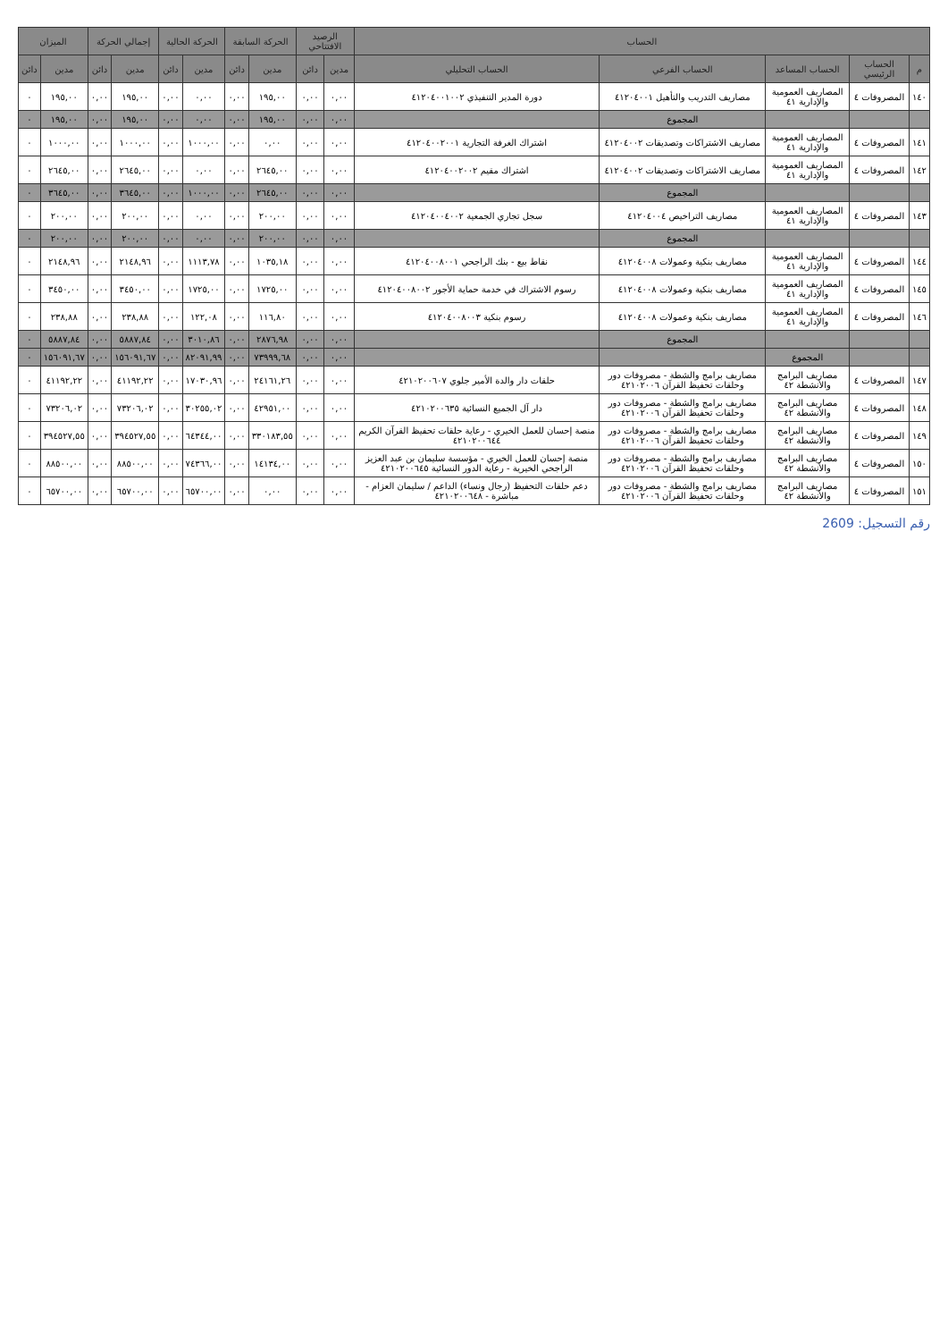| الحساب | | | | | الرصيد الافتتاحي | | الحركة السابقة | | الحركة الحالية | | إجمالي الحركة | | الميزان | |
| --- | --- | --- | --- | --- | --- | --- | --- | --- | --- | --- | --- | --- | --- | --- |
| م | الحساب الرئيسي | الحساب المساعد | الحساب الفرعي | الحساب التحليلي | مدين | دائن | مدين | دائن | مدين | دائن | مدين | دائن | مدين | دائن |
| ١٤٠ | المصروفات ٤ | المصاريف العمومية والإدارية ٤١ | مصاريف التدريب والتأهيل ٤١٢٠٤٠٠١ | دورة المدير التنفيذي ٤١٢٠٤٠٠١٠٠٢ | ٠,٠٠ | ٠,٠٠ | ١٩٥,٠٠ | ٠,٠٠ | ٠,٠٠ | ٠,٠٠ | ١٩٥,٠٠ | ٠,٠٠ | ١٩٥,٠٠ | ٠ |
| | | | المجموع | | ٠,٠٠ | ٠,٠٠ | ١٩٥,٠٠ | ٠,٠٠ | ٠,٠٠ | ٠,٠٠ | ١٩٥,٠٠ | ٠,٠٠ | ١٩٥,٠٠ | ٠ |
| ١٤١ | المصروفات ٤ | المصاريف العمومية والإدارية ٤١ | مصاريف الاشتراكات وتصديقات ٤١٢٠٤٠٠٢ | اشتراك الغرفة التجارية ٤١٢٠٤٠٠٢٠٠١ | ٠,٠٠ | ٠,٠٠ | ٠,٠٠ | ٠,٠٠ | ١٠٠٠,٠٠ | ٠,٠٠ | ١٠٠٠,٠٠ | ٠,٠٠ | ١٠٠٠,٠٠ | ٠ |
| ١٤٢ | المصروفات ٤ | المصاريف العمومية والإدارية ٤١ | مصاريف الاشتراكات وتصديقات ٤١٢٠٤٠٠٢ | اشتراك مقيم ٤١٢٠٤٠٠٢٠٠٢ | ٠,٠٠ | ٠,٠٠ | ٢٦٤٥,٠٠ | ٠,٠٠ | ٠,٠٠ | ٠,٠٠ | ٢٦٤٥,٠٠ | ٠,٠٠ | ٢٦٤٥,٠٠ | ٠ |
| | | | المجموع | | ٠,٠٠ | ٠,٠٠ | ٢٦٤٥,٠٠ | ٠,٠٠ | ١٠٠٠,٠٠ | ٠,٠٠ | ٣٦٤٥,٠٠ | ٠,٠٠ | ٣٦٤٥,٠٠ | ٠ |
| ١٤٣ | المصروفات ٤ | المصاريف العمومية والإدارية ٤١ | مصاريف التراخيص ٤١٢٠٤٠٠٤ | سجل تجاري الجمعية ٤١٢٠٤٠٠٤٠٠٢ | ٠,٠٠ | ٠,٠٠ | ٢٠٠,٠٠ | ٠,٠٠ | ٠,٠٠ | ٠,٠٠ | ٢٠٠,٠٠ | ٠,٠٠ | ٢٠٠,٠٠ | ٠ |
| | | | المجموع | | ٠,٠٠ | ٠,٠٠ | ٢٠٠,٠٠ | ٠,٠٠ | ٠,٠٠ | ٠,٠٠ | ٢٠٠,٠٠ | ٠,٠٠ | ٢٠٠,٠٠ | ٠ |
| ١٤٤ | المصروفات ٤ | المصاريف العمومية والإدارية ٤١ | مصاريف بنكية وعمولات ٤١٢٠٤٠٠٨ | نقاط بيع - بنك الراجحي ٤١٢٠٤٠٠٨٠٠١ | ٠,٠٠ | ٠,٠٠ | ١٠٣٥,١٨ | ٠,٠٠ | ١١١٣,٧٨ | ٠,٠٠ | ٢١٤٨,٩٦ | ٠,٠٠ | ٢١٤٨,٩٦ | ٠ |
| ١٤٥ | المصروفات ٤ | المصاريف العمومية والإدارية ٤١ | مصاريف بنكية وعمولات ٤١٢٠٤٠٠٨ | رسوم الاشتراك في خدمة حماية الأجور ٤١٢٠٤٠٠٨٠٠٢ | ٠,٠٠ | ٠,٠٠ | ١٧٢٥,٠٠ | ٠,٠٠ | ١٧٢٥,٠٠ | ٠,٠٠ | ٣٤٥٠,٠٠ | ٠,٠٠ | ٣٤٥٠,٠٠ | ٠ |
| ١٤٦ | المصروفات ٤ | المصاريف العمومية والإدارية ٤١ | مصاريف بنكية وعمولات ٤١٢٠٤٠٠٨ | رسوم بنكية ٤١٢٠٤٠٠٨٠٠٣ | ٠,٠٠ | ٠,٠٠ | ١١٦,٨٠ | ٠,٠٠ | ١٢٢,٠٨ | ٠,٠٠ | ٢٣٨,٨٨ | ٠,٠٠ | ٢٣٨,٨٨ | ٠ |
| | | | المجموع | | ٠,٠٠ | ٠,٠٠ | ٢٨٧٦,٩٨ | ٠,٠٠ | ٣٠١٠,٨٦ | ٠,٠٠ | ٥٨٨٧,٨٤ | ٠,٠٠ | ٥٨٨٧,٨٤ | ٠ |
| | | المجموع | | | ٠,٠٠ | ٠,٠٠ | ٧٣٩٩٩,٦٨ | ٠,٠٠ | ٨٢٠٩١,٩٩ | ٠,٠٠ | ١٥٦٠٩١,٦٧ | ٠,٠٠ | ١٥٦٠٩١,٦٧ | ٠ |
| ١٤٧ | المصروفات ٤ | مصاريف البرامج والأنشطة ٤٢ | مصاريف برامج والشطة - مصروفات دور وحلقات تحفيظ القرآن ٤٢١٠٢٠٠٦ | حلقات دار والدة الأمير جلوي ٤٢١٠٢٠٠٦٠٧ | ٠,٠٠ | ٠,٠٠ | ٢٤١٦١,٢٦ | ٠,٠٠ | ١٧٠٣٠,٩٦ | ٠,٠٠ | ٤١١٩٢,٢٢ | ٠,٠٠ | ٤١١٩٢,٢٢ | ٠ |
| ١٤٨ | المصروفات ٤ | مصاريف البرامج والأنشطة ٤٢ | مصاريف برامج والشطة - مصروفات دور وحلقات تحفيظ القرآن ٤٢١٠٢٠٠٦ | دار آل الجميع النسائية ٤٢١٠٢٠٠٦٣٥ | ٠,٠٠ | ٠,٠٠ | ٤٢٩٥١,٠٠ | ٠,٠٠ | ٣٠٢٥٥,٠٢ | ٠,٠٠ | ٧٣٢٠٦,٠٢ | ٠,٠٠ | ٧٣٢٠٦,٠٢ | ٠ |
| ١٤٩ | المصروفات ٤ | مصاريف البرامج والأنشطة ٤٢ | مصاريف برامج والشطة - مصروفات دور وحلقات تحفيظ القرآن ٤٢١٠٢٠٠٦ | منصة إحسان للعمل الخيري - رعاية حلقات تحفيظ القرآن الكريم ٤٢١٠٢٠٠٦٤٤ | ٠,٠٠ | ٠,٠٠ | ٣٣٠١٨٣,٥٥ | ٠,٠٠ | ٦٤٣٤٤,٠٠ | ٠,٠٠ | ٣٩٤٥٢٧,٥٥ | ٠,٠٠ | ٣٩٤٥٢٧,٥٥ | ٠ |
| ١٥٠ | المصروفات ٤ | مصاريف البرامج والأنشطة ٤٢ | مصاريف برامج والشطة - مصروفات دور وحلقات تحفيظ القرآن ٤٢١٠٢٠٠٦ | منصة إحسان للعمل الخيري - مؤسسة سليمان بن عبد العزيز الراجحي الخيرية - رعاية الدور النسائية ٤٢١٠٢٠٠٦٤٥ | ٠,٠٠ | ٠,٠٠ | ١٤١٣٤,٠٠ | ٠,٠٠ | ٧٤٣٦٦,٠٠ | ٠,٠٠ | ٨٨٥٠٠,٠٠ | ٠,٠٠ | ٨٨٥٠٠,٠٠ | ٠ |
| ١٥١ | المصروفات ٤ | مصاريف البرامج والأنشطة ٤٢ | مصاريف برامج والشطة - مصروفات دور وحلقات تحفيظ القرآن ٤٢١٠٢٠٠٦ | دعم حلقات التحفيظ (رجال ونساء) الداعم / سليمان العزام - مباشرة - ٤٢١٠٢٠٠٦٤٨ | ٠,٠٠ | ٠,٠٠ | ٠,٠٠ | ٠,٠٠ | ٦٥٧٠٠,٠٠ | ٠,٠٠ | ٦٥٧٠٠,٠٠ | ٠,٠٠ | ٦٥٧٠٠,٠٠ | ٠ |
رقم التسجيل: 2609